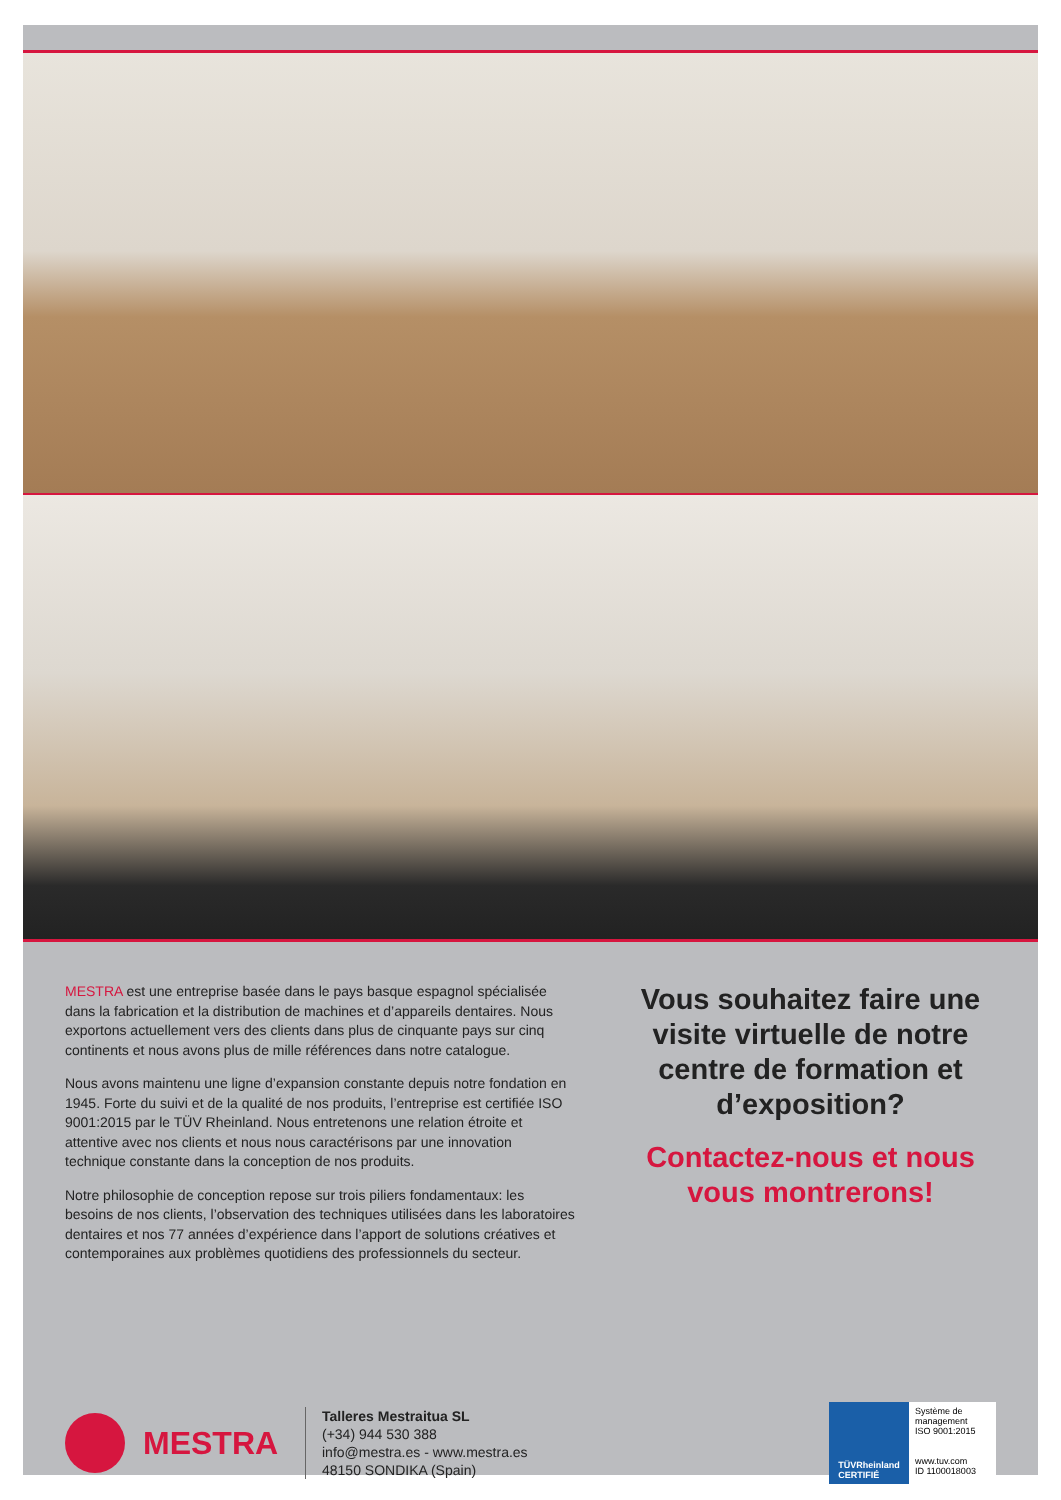MESTRA est une entreprise basée dans le pays basque espagnol spécialisée dans la fabrication et la distribution de machines et d’appareils dentaires. Nous exportons actuellement vers des clients dans plus de cinquante pays sur cinq continents et nous avons plus de mille références dans notre catalogue.
Nous avons maintenu une ligne d’expansion constante depuis notre fondation en 1945. Forte du suivi et de la qualité de nos produits, l’entreprise est certifiée ISO 9001:2015 par le TÜV Rheinland. Nous entretenons une relation étroite et attentive avec nos clients et nous nous caractérisons par une innovation technique constante dans la conception de nos produits.
Notre philosophie de conception repose sur trois piliers fondamentaux: les besoins de nos clients, l’observation des techniques utilisées dans les laboratoires dentaires et nos 77 années d’expérience dans l’apport de solutions créatives et contemporaines aux problèmes quotidiens des professionnels du secteur.
Vous souhaitez faire une visite virtuelle de notre centre de formation et d’exposition?
Contactez-nous et nous vous montrerons!
MESTRA
Talleres Mestraitua SL
(+34) 944 530 388
info@mestra.es - www.mestra.es
48150 SONDIKA (Spain)
TÜVRheinland
CERTIFIÉ
Système de management
ISO 9001:2015
www.tuv.com
ID 1100018003